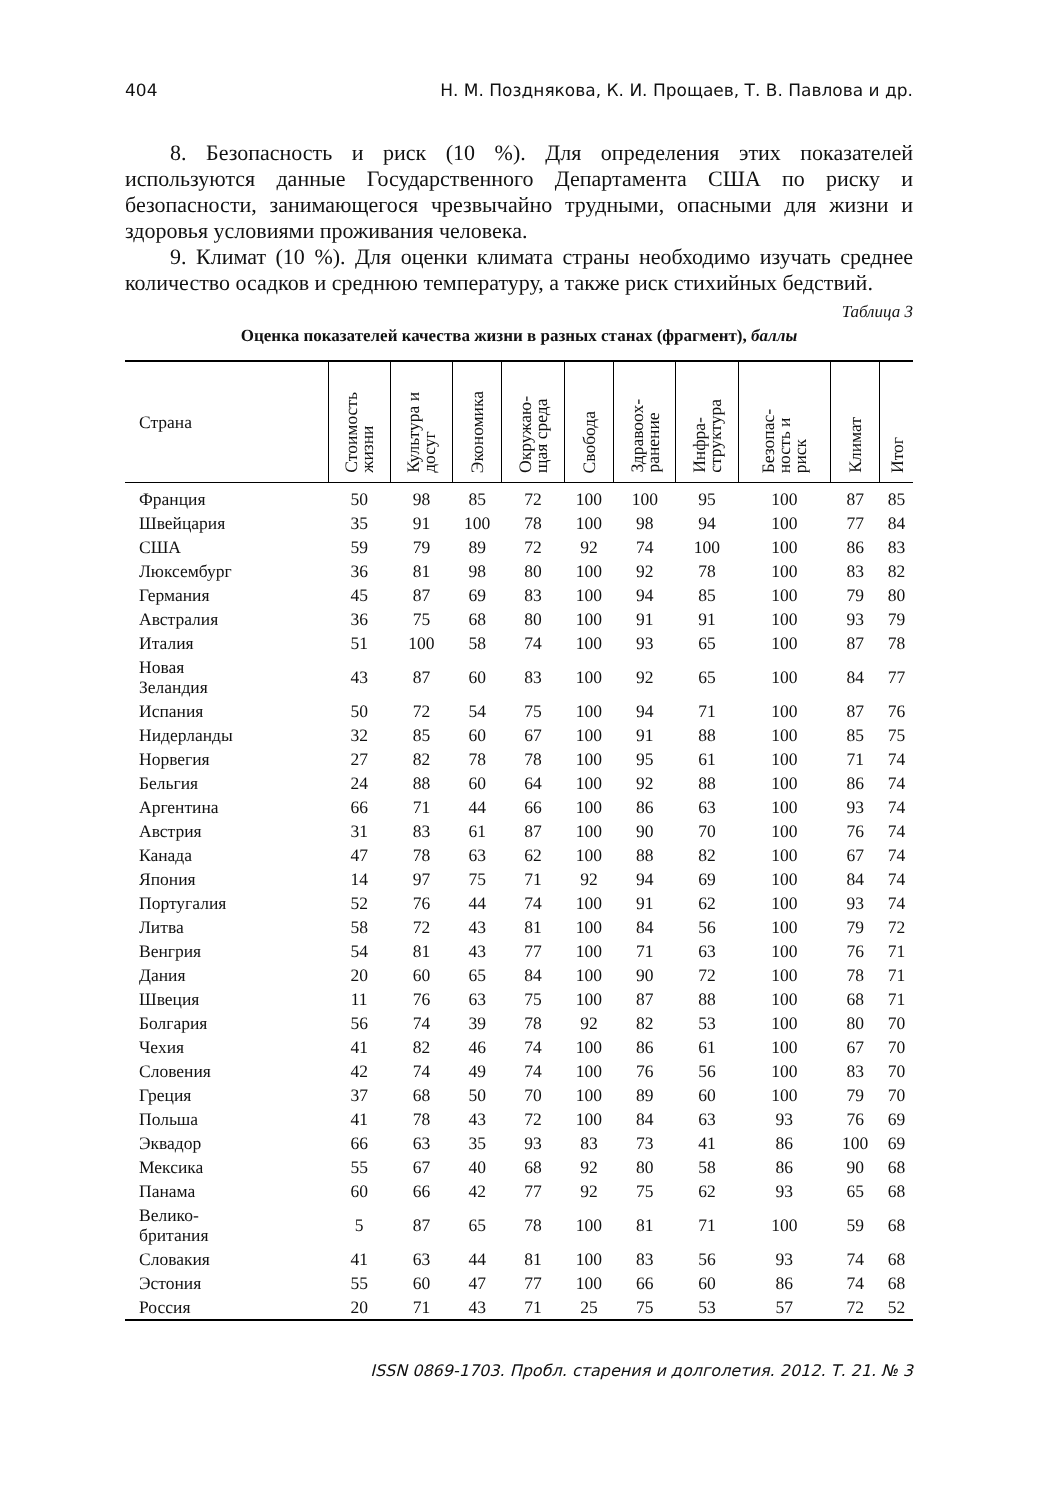404 Н. М. Позднякова, К. И. Прощаев, Т. В. Павлова и др.
8. Безопасность и риск (10 %). Для определения этих показателей используются данные Государственного Департамента США по риску и безопасности, занимающегося чрезвычайно трудными, опасными для жизни и здоровья условиями проживания человека.
9. Климат (10 %). Для оценки климата страны необходимо изучать среднее количество осадков и среднюю температуру, а также риск стихийных бедствий.
Таблица 3
Оценка показателей качества жизни в разных станах (фрагмент), баллы
| Страна | Стоимость жизни | Культура и досуг | Экономика | Окружаю- щая среда | Свобода | Здравоох- ранение | Инфра- структура | Безопас- ность и риск | Климат | Итог |
| --- | --- | --- | --- | --- | --- | --- | --- | --- | --- | --- |
| Франция | 50 | 98 | 85 | 72 | 100 | 100 | 95 | 100 | 87 | 85 |
| Швейцария | 35 | 91 | 100 | 78 | 100 | 98 | 94 | 100 | 77 | 84 |
| США | 59 | 79 | 89 | 72 | 92 | 74 | 100 | 100 | 86 | 83 |
| Люксембург | 36 | 81 | 98 | 80 | 100 | 92 | 78 | 100 | 83 | 82 |
| Германия | 45 | 87 | 69 | 83 | 100 | 94 | 85 | 100 | 79 | 80 |
| Австралия | 36 | 75 | 68 | 80 | 100 | 91 | 91 | 100 | 93 | 79 |
| Италия | 51 | 100 | 58 | 74 | 100 | 93 | 65 | 100 | 87 | 78 |
| Новая Зеландия | 43 | 87 | 60 | 83 | 100 | 92 | 65 | 100 | 84 | 77 |
| Испания | 50 | 72 | 54 | 75 | 100 | 94 | 71 | 100 | 87 | 76 |
| Нидерланды | 32 | 85 | 60 | 67 | 100 | 91 | 88 | 100 | 85 | 75 |
| Норвегия | 27 | 82 | 78 | 78 | 100 | 95 | 61 | 100 | 71 | 74 |
| Бельгия | 24 | 88 | 60 | 64 | 100 | 92 | 88 | 100 | 86 | 74 |
| Аргентина | 66 | 71 | 44 | 66 | 100 | 86 | 63 | 100 | 93 | 74 |
| Австрия | 31 | 83 | 61 | 87 | 100 | 90 | 70 | 100 | 76 | 74 |
| Канада | 47 | 78 | 63 | 62 | 100 | 88 | 82 | 100 | 67 | 74 |
| Япония | 14 | 97 | 75 | 71 | 92 | 94 | 69 | 100 | 84 | 74 |
| Португалия | 52 | 76 | 44 | 74 | 100 | 91 | 62 | 100 | 93 | 74 |
| Литва | 58 | 72 | 43 | 81 | 100 | 84 | 56 | 100 | 79 | 72 |
| Венгрия | 54 | 81 | 43 | 77 | 100 | 71 | 63 | 100 | 76 | 71 |
| Дания | 20 | 60 | 65 | 84 | 100 | 90 | 72 | 100 | 78 | 71 |
| Швеция | 11 | 76 | 63 | 75 | 100 | 87 | 88 | 100 | 68 | 71 |
| Болгария | 56 | 74 | 39 | 78 | 92 | 82 | 53 | 100 | 80 | 70 |
| Чехия | 41 | 82 | 46 | 74 | 100 | 86 | 61 | 100 | 67 | 70 |
| Словения | 42 | 74 | 49 | 74 | 100 | 76 | 56 | 100 | 83 | 70 |
| Греция | 37 | 68 | 50 | 70 | 100 | 89 | 60 | 100 | 79 | 70 |
| Польша | 41 | 78 | 43 | 72 | 100 | 84 | 63 | 93 | 76 | 69 |
| Эквадор | 66 | 63 | 35 | 93 | 83 | 73 | 41 | 86 | 100 | 69 |
| Мексика | 55 | 67 | 40 | 68 | 92 | 80 | 58 | 86 | 90 | 68 |
| Панама | 60 | 66 | 42 | 77 | 92 | 75 | 62 | 93 | 65 | 68 |
| Велико- британия | 5 | 87 | 65 | 78 | 100 | 81 | 71 | 100 | 59 | 68 |
| Словакия | 41 | 63 | 44 | 81 | 100 | 83 | 56 | 93 | 74 | 68 |
| Эстония | 55 | 60 | 47 | 77 | 100 | 66 | 60 | 86 | 74 | 68 |
| Россия | 20 | 71 | 43 | 71 | 25 | 75 | 53 | 57 | 72 | 52 |
ISSN 0869-1703. Пробл. старения и долголетия. 2012. Т. 21. № 3